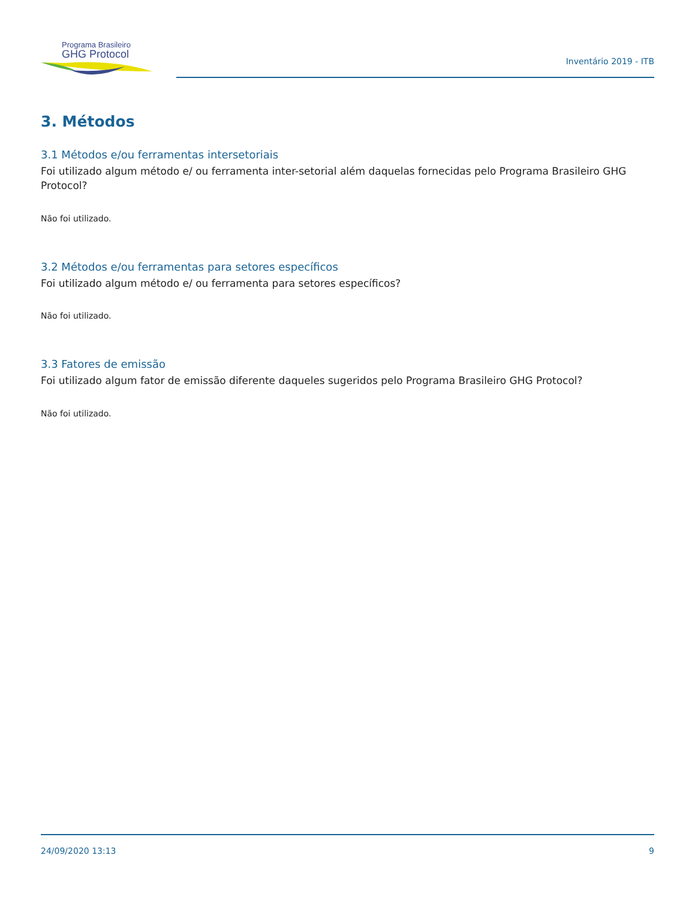Programa Brasileiro
GHG Protocol
Inventário 2019 - ITB
3. Métodos
3.1 Métodos e/ou ferramentas intersetoriais
Foi utilizado algum método e/ ou ferramenta inter-setorial além daquelas fornecidas pelo Programa Brasileiro GHG Protocol?
Não foi utilizado.
3.2 Métodos e/ou ferramentas para setores específicos
Foi utilizado algum método e/ ou ferramenta para setores específicos?
Não foi utilizado.
3.3 Fatores de emissão
Foi utilizado algum fator de emissão diferente daqueles sugeridos pelo Programa Brasileiro GHG Protocol?
Não foi utilizado.
24/09/2020 13:13 9